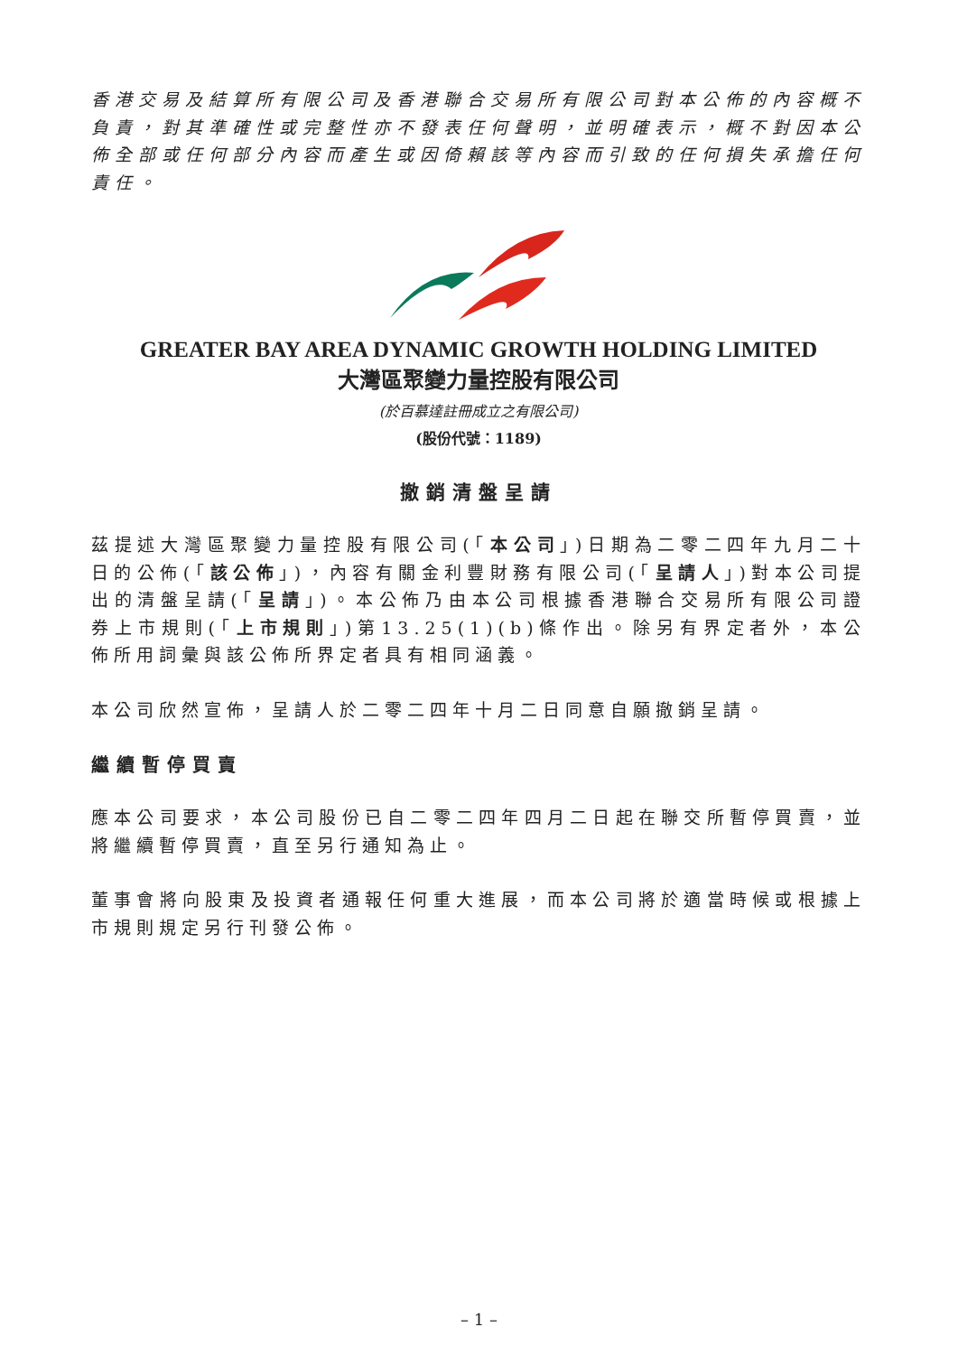香港交易及結算所有限公司及香港聯合交易所有限公司對本公佈的內容概不負責，對其準確性或完整性亦不發表任何聲明，並明確表示，概不對因本公佈全部或任何部分內容而產生或因倚賴該等內容而引致的任何損失承擔任何責任。
GREATER BAY AREA DYNAMIC GROWTH HOLDING LIMITED
大灣區聚變力量控股有限公司
(於百慕達註冊成立之有限公司)
(股份代號：1189)
撤銷清盤呈請
茲提述大灣區聚變力量控股有限公司(「本公司」)日期為二零二四年九月二十日的公佈(「該公佈」)，內容有關金利豐財務有限公司(「呈請人」)對本公司提出的清盤呈請(「呈請」)。本公佈乃由本公司根據香港聯合交易所有限公司證券上市規則(「上市規則」)第13.25(1)(b)條作出。除另有界定者外，本公佈所用詞彙與該公佈所界定者具有相同涵義。
本公司欣然宣佈，呈請人於二零二四年十月二日同意自願撤銷呈請。
繼續暫停買賣
應本公司要求，本公司股份已自二零二四年四月二日起在聯交所暫停買賣，並將繼續暫停買賣，直至另行通知為止。
董事會將向股東及投資者通報任何重大進展，而本公司將於適當時候或根據上市規則規定另行刊發公佈。
– 1 –